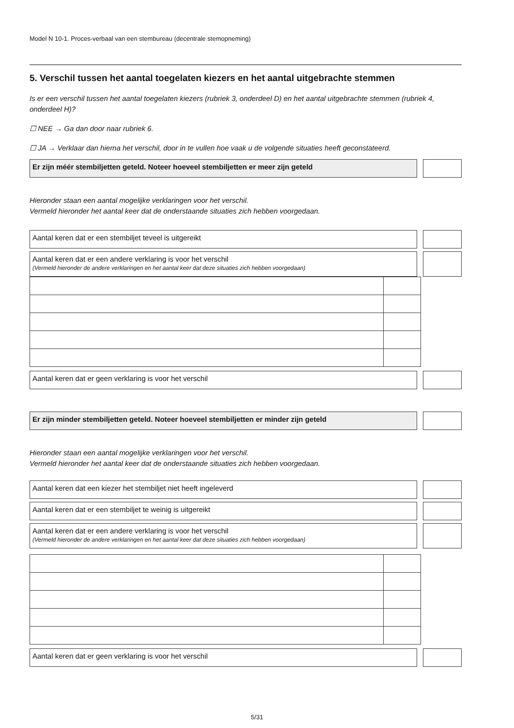Model N 10-1. Proces-verbaal van een stembureau (decentrale stemopneming)
5. Verschil tussen het aantal toegelaten kiezers en het aantal uitgebrachte stemmen
Is er een verschil tussen het aantal toegelaten kiezers (rubriek 3, onderdeel D) en het aantal uitgebrachte stemmen (rubriek 4, onderdeel H)?
☐ NEE → Ga dan door naar rubriek 6.
☐ JA → Verklaar dan hierna het verschil, door in te vullen hoe vaak u de volgende situaties heeft geconstateerd.
Er zijn méér stembiljetten geteld. Noteer hoeveel stembiljetten er meer zijn geteld
Hieronder staan een aantal mogelijke verklaringen voor het verschil.
Vermeld hieronder het aantal keer dat de onderstaande situaties zich hebben voorgedaan.
Aantal keren dat er een stembiljet teveel is uitgereikt
Aantal keren dat er een andere verklaring is voor het verschil
(Vermeld hieronder de andere verklaringen en het aantal keer dat deze situaties zich hebben voorgedaan)
Aantal keren dat er geen verklaring is voor het verschil
Er zijn minder stembiljetten geteld. Noteer hoeveel stembiljetten er minder zijn geteld
Hieronder staan een aantal mogelijke verklaringen voor het verschil.
Vermeld hieronder het aantal keer dat de onderstaande situaties zich hebben voorgedaan.
Aantal keren dat een kiezer het stembiljet niet heeft ingeleverd
Aantal keren dat er een stembiljet te weinig is uitgereikt
Aantal keren dat er een andere verklaring is voor het verschil
(Vermeld hieronder de andere verklaringen en het aantal keer dat deze situaties zich hebben voorgedaan)
Aantal keren dat er geen verklaring is voor het verschil
5/31